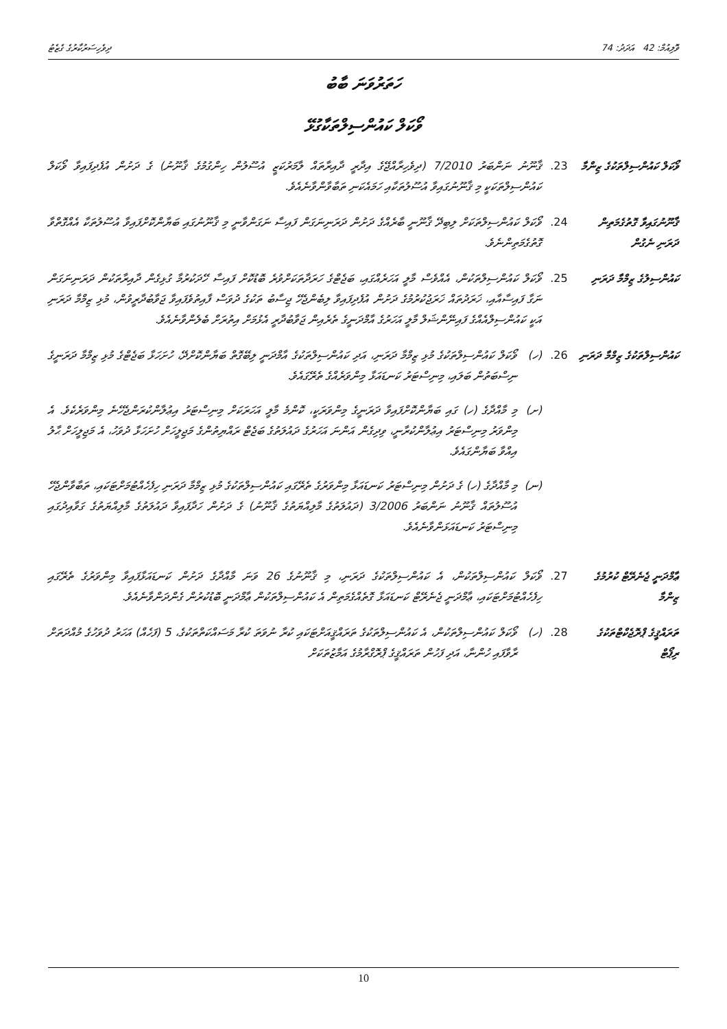ވޮލިއުމް: 42 އަދަދު: 74 ދިވެހިސަރުކާރުގެ ގެޒެޓު
ހަތަރުވަނަ ބާބު
ވޯކަލް ކައުންސިލްތަކާގުޅޭ
ވޯކަލް ކައުންސިލްތަކުގެ ޒިންމާ
23. ޤާނޫނު ނަންބަރު 7/2010 (ދިވެހިރާއްޖޭގެ އިދާރީ ދާއިރާތައް ލާމަރުކަޒީ އުސޫލުން ހިންގުމުގެ ޤާނޫނު) ގެ ދަށުން އުފެދިފައިވާ ވޯކަލް ކައުންސިލްތަކަކީ މި ޤާނޫނުގައިވާ އުސޫލުތަކާއި ހަމައެކަނި ތަބާވާންވާނެއެވެ.
ޤާނޫނުގައިވާ ގޮތުގެމަތިން ދަރަނި ނެގުން
24. ވޯކަލް ކައުންސިލްތަކަށް ލިބިދޭ ޤާނޫނީ ބާރެއްގެ ދަށުން ދަރަނިނަގަން ފައިސާ ނަގަންވާނީ މި ޤާނޫނުގައި ބަޔާންކޮށްފައިވާ އުސޫލުތަކާ އެއްގޮތްވާ ގޮތުގެމަތިންނެވެ.
ކައުންސިލުގެ ޒިމްމާ ދަރަނި
25. ވޯކަލް ކައުންސިލްތަކުން، އެއްވެސް މާލީ އަހަރެއްގައި، ބަޖެޓްގެ ހަރަދާތަކަށްވުރެ ބޮޑުކޮށް ފައިސާ ހޭދަކުރުމާ ގުޅިގެން ދާއިރާތަކުން ދަރަނިނަގަން ނަގާ ފައިސާއާއި، ޚަރަދުތައް ޚަރަޖުކުރުމުގެ ދަށުން އުފެދިފައިވާ ލިބެންޖެހޭ ޖިސާބު ތަކުގެ ދުވަސް ފާއިތުވެފައިވާ ޖަވާބުދާރީވުން، މުޅި ޒިމްމާ ދަރަނި އަކީ ކައުންސިލްއެއްގެ ފައިނޭންޝަލް މާލީ އަހަރުގެ އާމްދަނީގެ ތެރެއިން ޖަވާބުދާރީ އެޅުމަށް އިތުރަށް ބެލެންވާނެއެވެ.
ކައުންސިލްތަކުގެ ޒިމްމާ ދަރަނި
26. (ހ) ވޯކަލް ކައުންސިލްތަކުގެ މުޅި ޒިމްމާ ދަރަނި، އަދި ކައުންސިލްތަކުގެ އާމްދަނީ ލިބޭގޮތް ބަޔާންކޮށްދޭ، ހުށަހަޅާ ބަޖެޓްގެ މުޅި ޒިމްމާ ދަރަނީގެ ނިސްބަތުން ބަލައި، މިނިސްޓަރު ކަނޑައަޅާ މިންވަރެއްގެ ތެރޭގައެވެ.
(ށ) މި މާއްދާގެ (ހ) ގައި ބަޔާންކޮށްފައިވާ ދަރަނީގެ މިންވަރަކީ، ކޮންމެ މާލީ އަހަރަކަށް މިނިސްޓަރު އިޢުލާންކުރަންޖެހޭނެ މިންވަރެކެވެ. އެ މިންވަރު މިނިސްޓަރު އިޢުލާންކުރާނީ، ވިދިގެން އަންނަ އަހަރުގެ ދައުލަތުގެ ބަޖެޓް ރައްޔިތުންގެ މަޖިލީހަށް ހުށަހަޅާ ދުވަހު، އެ މަޖިލީހަށް ޙާލު އިއްވާ ބަޔާންގައެވެ.
(ނ) މި މާއްދާގެ (ހ) ގެ ދަށުން މިނިސްޓަރު ކަނޑައަޅާ މިންވަރުގެ ތެރޭގައި ކައުންސިލްތަކުގެ މުޅި ޒިމްމާ ދަރަނި ހިފެހެއްޓުމަށްޓަކައި، ތަބާވާންޖެހޭ އުސޫލުތައް ޤާނޫނު ނަންބަރު 3/2006 (ދައުލަތުގެ މާލިއްޔަތުގެ ޤާނޫނު) ގެ ދަށުން ހަދާފައިވާ ދައުލަތުގެ މާލިއްޔަތުގެ ގަވާއިދުގައި މިނިސްޓަރު ކަނޑައަޅަންވާނެއެވެ.
ޢާމްދަނީ ޖެނެރޭޓް ކުރުމުގެ ޒިންމާ
27. ވޯކަލް ކައުންސިލްތަކުން، އެ ކައުންސިލްތަކުގެ ދަރަނި، މި ޤާނޫނުގެ 26 ވަނަ މާއްދާގެ ދަށުން ކަނޑައަޅާފައިވާ މިންވަރުގެ ތެރޭގައި ހިފެހެއްޓުމަށްޓަކައި، ޢާމްދަނީ ޖެނެރޭޓް ކަނޑައަޅާ ގޮތެއްގެމަތިން އެ ކައުންސިލްތަކުން ޢާމްދަނީ ބޮޑުކުރުން ގެންދަންވާނެއެވެ.
ތަރައްޤީގެ ޕްރޮޖެކްޓްތަކުގެ ރިޕޯޓް
28. (ހ) ވޯކަލް ކައުންސިލްތަކުން، އެ ކައުންސިލްތަކުގެ ތަރައްޤީއަށްޓަކައި ކުރާ ނުވަތަ ކުރާ މަސައްކަތްތަކުގެ، 5 (ފަހެއް) އަހަރު ދުވަހުގެ މުއްދަތަށް ރާވާފައި ހުންނާ، އަދި ފަހުން ތަރައްޤީގެ ޕްރޮގްރާމުގެ އަމާޒުތަކަށް
10